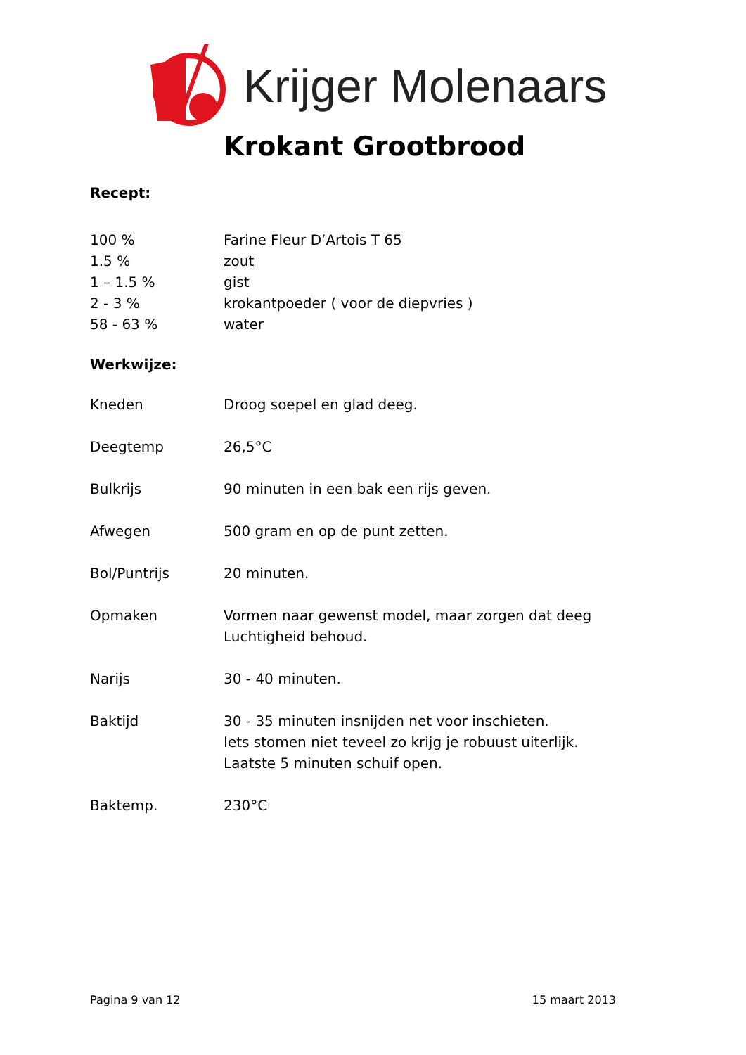Krijger Molenaars
Krokant Grootbrood
Recept:
100 % Farine Fleur D’Artois T 65
1.5 % zout
1 – 1.5 % gist
2 - 3 % krokantpoeder ( voor de diepvries )
58 - 63 % water
Werkwijze:
Kneden Droog soepel en glad deeg.
Deegtemp 26,5°C
Bulkrijs 90 minuten in een bak een rijs geven.
Afwegen 500 gram en op de punt zetten.
Bol/Puntrijs 20 minuten.
Opmaken Vormen naar gewenst model, maar zorgen dat deeg
Luchtigheid behoud.
Narijs 30 - 40 minuten.
Baktijd 30 - 35 minuten insnijden net voor inschieten.
Iets stomen niet teveel zo krijg je robuust uiterlijk.
Laatste 5 minuten schuif open.
Baktemp. 230°C
Pagina 9 van 12 15 maart 2013